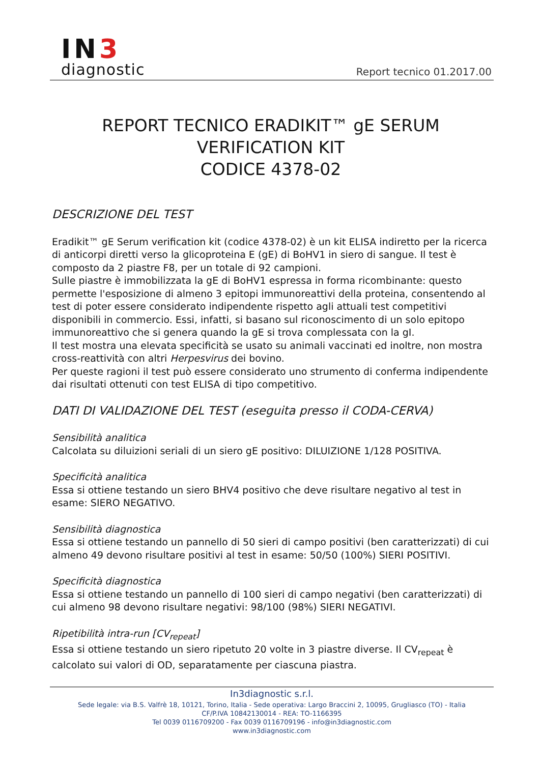IN3
diagnostic
Report tecnico 01.2017.00
REPORT TECNICO ERADIKIT™ gE SERUM VERIFICATION KIT
CODICE 4378-02
DESCRIZIONE DEL TEST
Eradikit™ gE Serum verification kit (codice 4378-02) è un kit ELISA indiretto per la ricerca di anticorpi diretti verso la glicoproteina E (gE) di BoHV1 in siero di sangue. Il test è composto da 2 piastre F8, per un totale di 92 campioni.
Sulle piastre è immobilizzata la gE di BoHV1 espressa in forma ricombinante: questo permette l'esposizione di almeno 3 epitopi immunoreattivi della proteina, consentendo al test di poter essere considerato indipendente rispetto agli attuali test competitivi disponibili in commercio. Essi, infatti, si basano sul riconoscimento di un solo epitopo immunoreattivo che si genera quando la gE si trova complessata con la gI.
Il test mostra una elevata specificità se usato su animali vaccinati ed inoltre, non mostra cross-reattività con altri Herpesvirus dei bovino.
Per queste ragioni il test può essere considerato uno strumento di conferma indipendente dai risultati ottenuti con test ELISA di tipo competitivo.
DATI DI VALIDAZIONE DEL TEST (eseguita presso il CODA-CERVA)
Sensibilità analitica
Calcolata su diluizioni seriali di un siero gE positivo: DILUIZIONE 1/128 POSITIVA.
Specificità analitica
Essa si ottiene testando un siero BHV4 positivo che deve risultare negativo al test in esame: SIERO NEGATIVO.
Sensibilità diagnostica
Essa si ottiene testando un pannello di 50 sieri di campo positivi (ben caratterizzati) di cui almeno 49 devono risultare positivi al test in esame: 50/50 (100%) SIERI POSITIVI.
Specificità diagnostica
Essa si ottiene testando un pannello di 100 sieri di campo negativi (ben caratterizzati) di cui almeno 98 devono risultare negativi: 98/100 (98%) SIERI NEGATIVI.
Ripetibilità intra-run [CV<sub>repeat</sub>]
Essa si ottiene testando un siero ripetuto 20 volte in 3 piastre diverse. Il CV<sub>repeat</sub> è calcolato sui valori di OD, separatamente per ciascuna piastra.
In3diagnostic s.r.l.
Sede legale: via B.S. Valfrè 18, 10121, Torino, Italia - Sede operativa: Largo Braccini 2, 10095, Grugliasco (TO) - Italia
CF/P.IVA 10842130014 - REA: TO-1166395
Tel 0039 0116709200 - Fax 0039 0116709196 - info@in3diagnostic.com
www.in3diagnostic.com